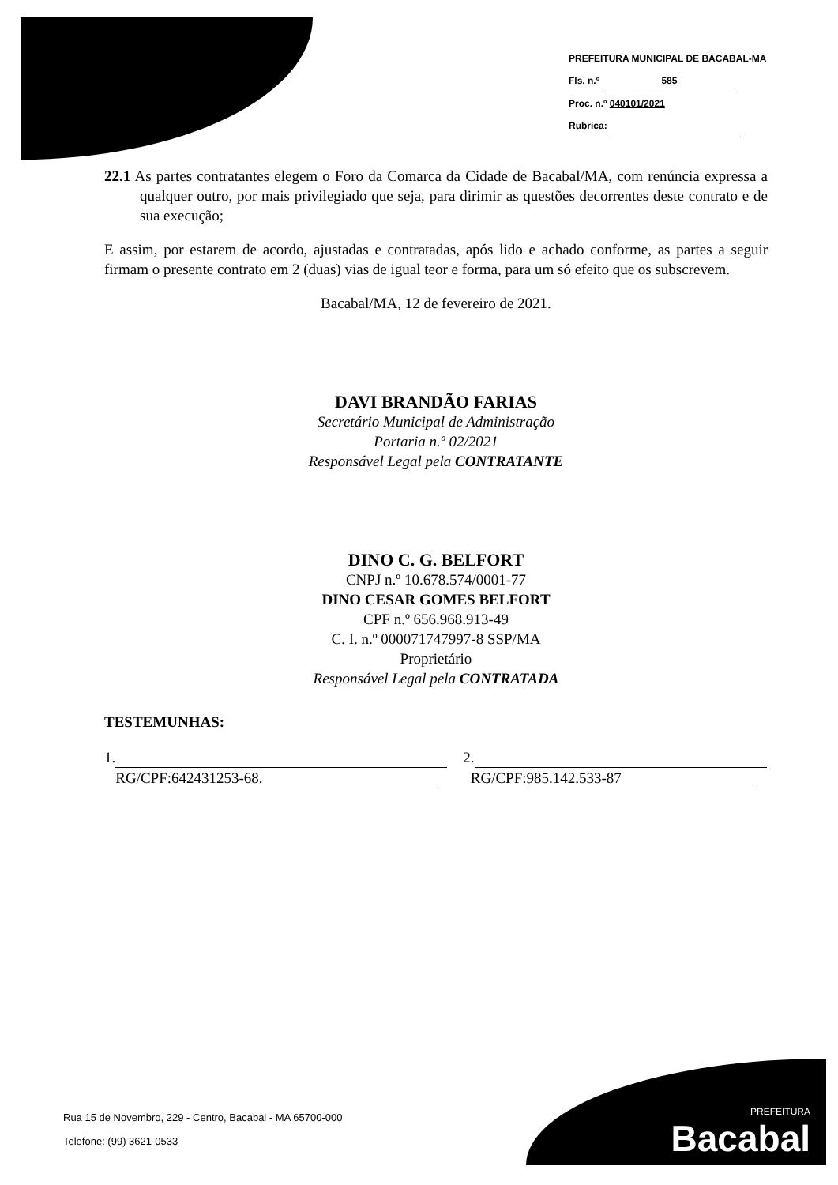PREFEITURA MUNICIPAL DE BACABAL-MA
Fls. n.º 585
Proc. n.º 040101/2021
Rubrica:
22.1 As partes contratantes elegem o Foro da Comarca da Cidade de Bacabal/MA, com renúncia expressa a qualquer outro, por mais privilegiado que seja, para dirimir as questões decorrentes deste contrato e de sua execução;
E assim, por estarem de acordo, ajustadas e contratadas, após lido e achado conforme, as partes a seguir firmam o presente contrato em 2 (duas) vias de igual teor e forma, para um só efeito que os subscrevem.
Bacabal/MA, 12 de fevereiro de 2021.
DAVI BRANDÃO FARIAS
Secretário Municipal de Administração
Portaria n.º 02/2021
Responsável Legal pela CONTRATANTE
DINO C. G. BELFORT
CNPJ n.º 10.678.574/0001-77
DINO CESAR GOMES BELFORT
CPF n.º 656.968.913-49
C. I. n.º 000071747997-8 SSP/MA
Proprietário
Responsável Legal pela CONTRATADA
TESTEMUNHAS:
1.
RG/CPF: 642431253-68.
2.
RG/CPF: 985.142.533-87
Rua 15 de Novembro, 229 - Centro, Bacabal - MA 65700-000
Telefone: (99) 3621-0533
PREFEITURA
Bacabal